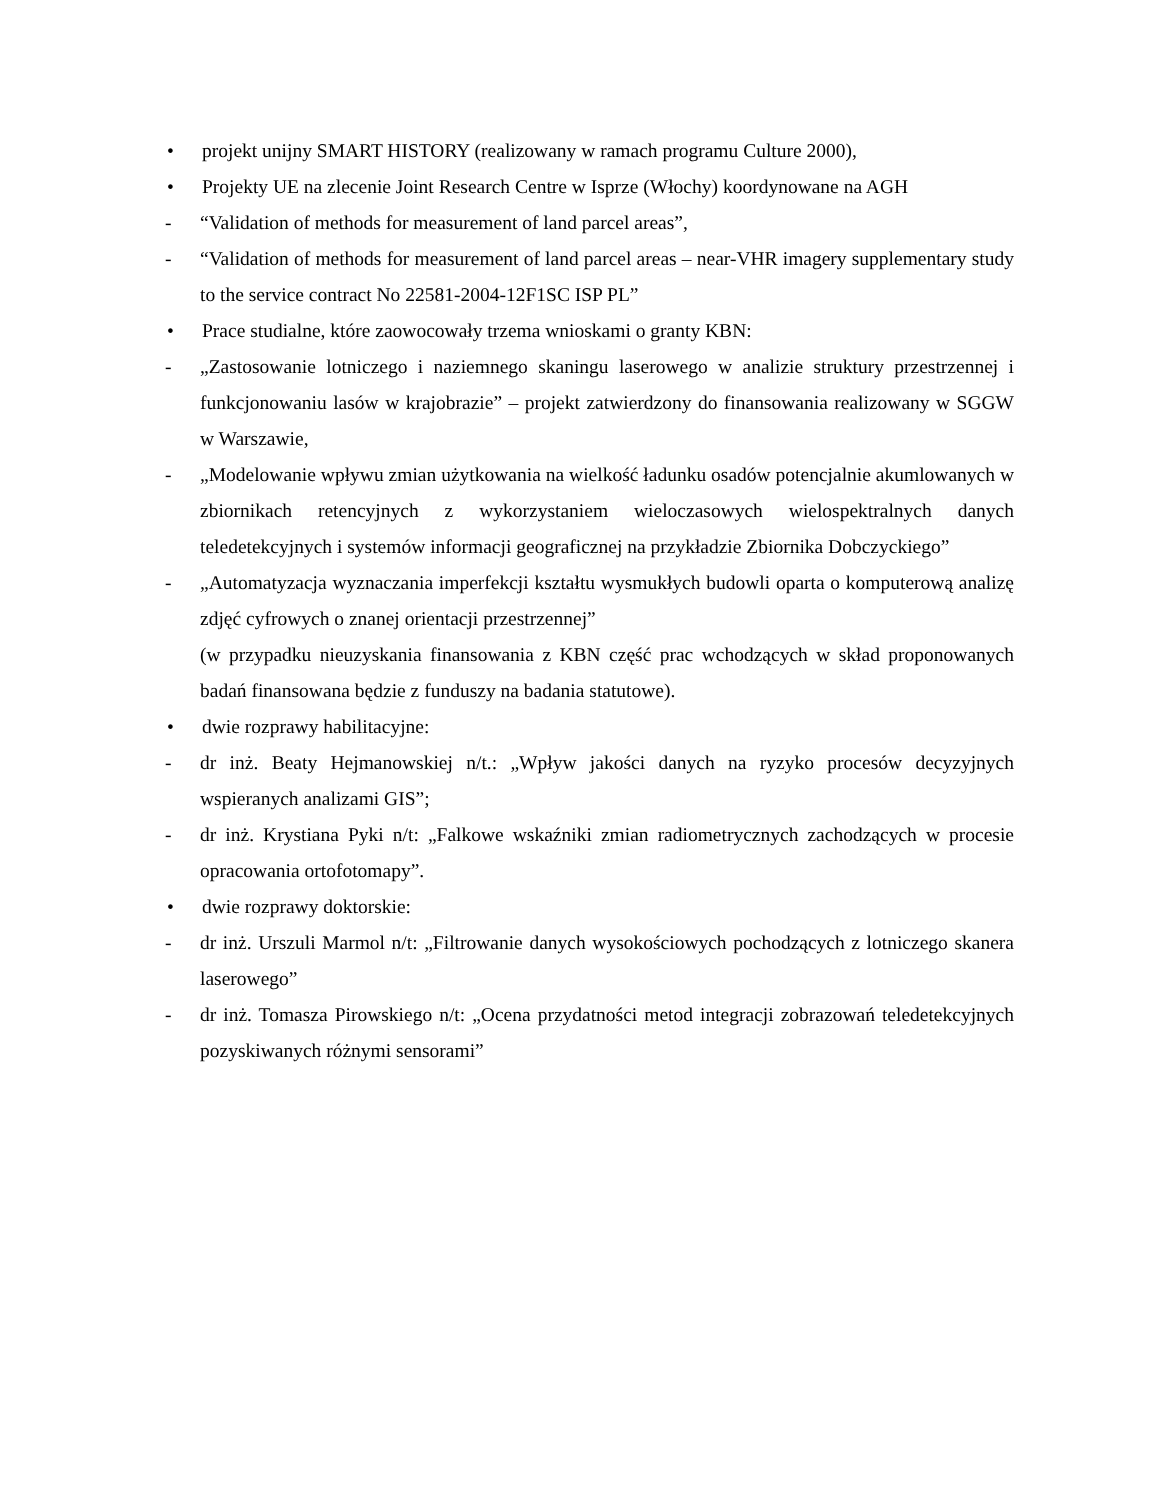• projekt unijny SMART HISTORY (realizowany w ramach programu Culture 2000),
• Projekty UE na zlecenie Joint Research Centre w Isprze (Włochy) koordynowane na AGH
- “Validation of methods for measurement of land parcel areas”,
- “Validation of methods for measurement of land parcel areas – near-VHR imagery supplementary study to the service contract No 22581-2004-12F1SC ISP PL”
• Prace studialne, które zaowocowały trzema wnioskami o granty KBN:
- „Zastosowanie lotniczego i naziemnego skaningu laserowego w analizie struktury przestrzennej i funkcjonowaniu lasów w krajobrazie” – projekt zatwierdzony do finansowania realizowany w SGGW w Warszawie,
- „Modelowanie wpływu zmian użytkowania na wielkość ładunku osadów potencjalnie akumlowanych w zbiornikach retencyjnych z wykorzystaniem wieloczasowych wielospektralnych danych teledetekcyjnych i systemów informacji geograficznej na przykładzie Zbiornika Dobczyckiego”
- „Automatyzacja wyznaczania imperfekcji kształtu wysmukłych budowli oparta o komputerową analizę zdjęć cyfrowych o znanej orientacji przestrzennej”
(w przypadku nieuzyskania finansowania z KBN część prac wchodzących w skład proponowanych badań finansowana będzie z funduszy na badania statutowe).
• dwie rozprawy habilitacyjne:
- dr inż. Beaty Hejmanowskiej n/t.: „Wpływ jakości danych na ryzyko procesów decyzyjnych wspieranych analizami GIS”;
- dr inż. Krystiana Pyki n/t: „Falkowe wskaźniki zmian radiometrycznych zachodzących w procesie opracowania ortofotomapy”.
• dwie rozprawy doktorskie:
- dr inż. Urszuli Marmol n/t: „Filtrowanie danych wysokościowych pochodzących z lotniczego skanera laserowego”
- dr inż. Tomasza Pirowskiego n/t: „Ocena przydatności metod integracji zobrazowań teledetekcyjnych pozyskiwanych różnymi sensorami”